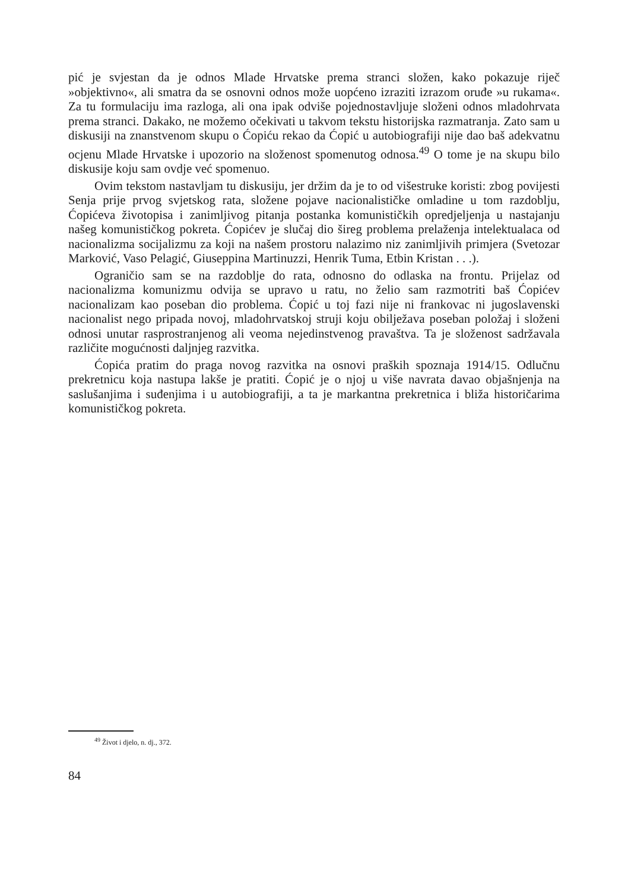pić je svjestan da je odnos Mlade Hrvatske prema stranci složen, kako pokazuje riječ »objektivno«, ali smatra da se osnovni odnos može uopćeno izraziti izrazom oruđe »u rukama«. Za tu formulaciju ima razloga, ali ona ipak odviše pojednostavljuje složeni odnos mladohrvata prema stranci. Dakako, ne možemo očekivati u takvom tekstu historijska razmatranja. Zato sam u diskusiji na znanstvenom skupu o Ćopiću rekao da Ćopić u autobiografiji nije dao baš adekvatnu ocjenu Mlade Hrvatske i upozorio na složenost spomenutog odnosa.<sup>49</sup> O tome je na skupu bilo diskusije koju sam ovdje već spomenuo.
Ovim tekstom nastavljam tu diskusiju, jer držim da je to od višestruke koristi: zbog povijesti Senja prije prvog svjetskog rata, složene pojave nacionalističke omladine u tom razdoblju, Ćopićeva životopisa i zanimljivog pitanja postanka komunističkih opredjeljenja u nastajanju našeg komunističkog pokreta. Ćopićev je slučaj dio šireg problema prelaženja intelektualaca od nacionalizma socijalizmu za koji na našem prostoru nalazimo niz zanimljivih primjera (Svetozar Marković, Vaso Pelagić, Giuseppina Martinuzzi, Henrik Tuma, Etbin Kristan . . .).
Ograničio sam se na razdoblje do rata, odnosno do odlaska na frontu. Prijelaz od nacionalizma komunizmu odvija se upravo u ratu, no želio sam razmotriti baš Ćopićev nacionalizam kao poseban dio problema. Ćopić u toj fazi nije ni frankovac ni jugoslavenski nacionalist nego pripada novoj, mladohrvatskoj struji koju obilježava poseban položaj i složeni odnosi unutar rasprostranjenog ali veoma nejedinstvenog pravaštva. Ta je složenost sadržavala različite mogućnosti daljnjeg razvitka.
Ćopića pratim do praga novog razvitka na osnovi praških spoznaja 1914/15. Odlučnu prekretnicu koja nastupa lakše je pratiti. Ćopić je o njoj u više navrata davao objašnjenja na saslušanjima i suđenjima i u autobiografiji, a ta je markantna prekretnica i bliža historičarima komunističkog pokreta.
<sup>49</sup> Život i djelo, n. dj., 372.
84